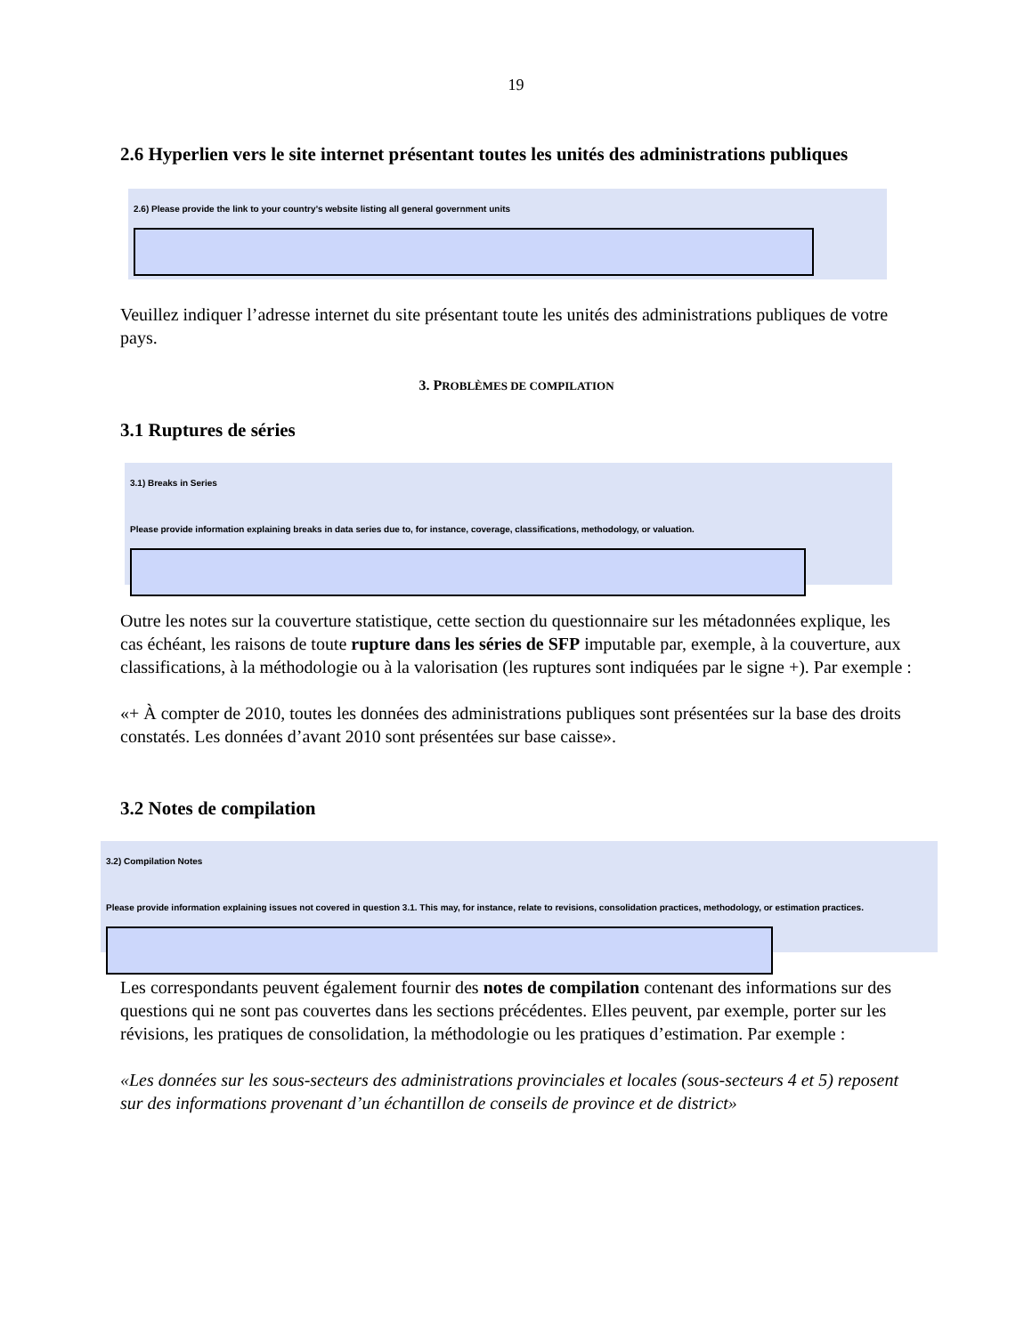19
2.6 Hyperlien vers le site internet présentant toutes les unités des administrations publiques
2.6) Please provide the link to your country’s website listing all general government units
Veuillez indiquer l’adresse internet du site présentant toute les unités des administrations publiques de votre pays.
3. PROBLÈMES DE COMPILATION
3.1 Ruptures de séries
3.1) Breaks in Series
Please provide information explaining breaks in data series due to, for instance, coverage, classifications, methodology, or valuation.
Outre les notes sur la couverture statistique, cette section du questionnaire sur les métadonnées explique, les cas échéant, les raisons de toute rupture dans les séries de SFP imputable par, exemple, à la couverture, aux classifications, à la méthodologie ou à la valorisation (les ruptures sont indiquées par le signe +). Par exemple :
«+ À compter de 2010, toutes les données des administrations publiques sont présentées sur la base des droits constatés. Les données d’avant 2010 sont présentées sur base caisse».
3.2 Notes de compilation
3.2) Compilation Notes
Please provide information explaining issues not covered in question 3.1. This may, for instance, relate to revisions, consolidation practices, methodology, or estimation practices.
Les correspondants peuvent également fournir des notes de compilation contenant des informations sur des questions qui ne sont pas couvertes dans les sections précédentes. Elles peuvent, par exemple, porter sur les révisions, les pratiques de consolidation, la méthodologie ou les pratiques d’estimation. Par exemple :
«Les données sur les sous-secteurs des administrations provinciales et locales (sous-secteurs 4 et 5) reposent sur des informations provenant d’un échantillon de conseils de province et de district»